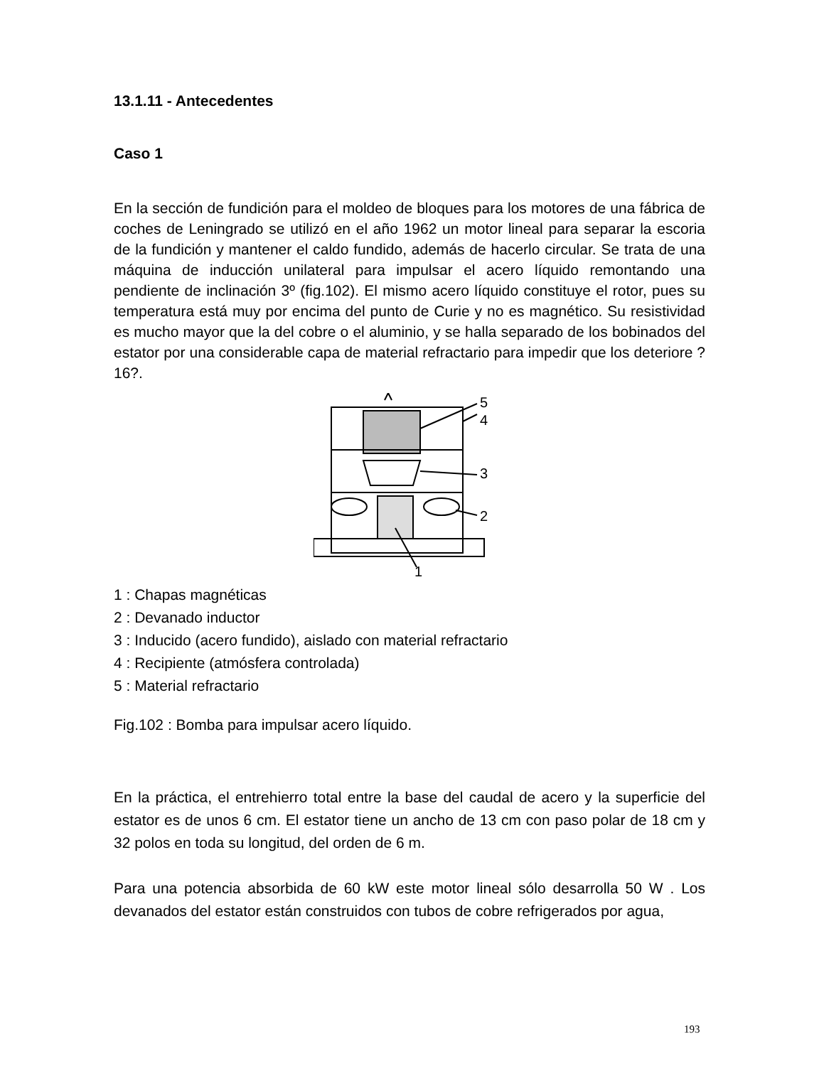13.1.11 - Antecedentes
Caso 1
En la sección de fundición para el moldeo de bloques para los motores de una fábrica de coches de Leningrado se utilizó en el año 1962 un motor lineal para separar la escoria de la fundición y mantener el caldo fundido, además de hacerlo circular. Se trata de una máquina de inducción unilateral para impulsar el acero líquido remontando una pendiente de inclinación 3º (fig.102). El mismo acero líquido constituye el rotor, pues su temperatura está muy por encima del punto de Curie y no es magnético. Su resistividad es mucho mayor que la del cobre o el aluminio, y se halla separado de los bobinados del estator por una considerable capa de material refractario para impedir que los deteriore ?16?.
5
4
3
2
1
1 : Chapas magnéticas
2 : Devanado inductor
3 : Inducido (acero fundido), aislado con material refractario
4 : Recipiente (atmósfera controlada)
5 : Material refractario
Fig.102 : Bomba para impulsar acero líquido.
En la práctica, el entrehierro total entre la base del caudal de acero y la superficie del estator es de unos 6 cm. El estator tiene un ancho de 13 cm con paso polar de 18 cm y 32 polos en toda su longitud, del orden de 6 m.
Para una potencia absorbida de 60 kW este motor lineal sólo desarrolla 50 W . Los devanados del estator están construidos con tubos de cobre refrigerados por agua,
193